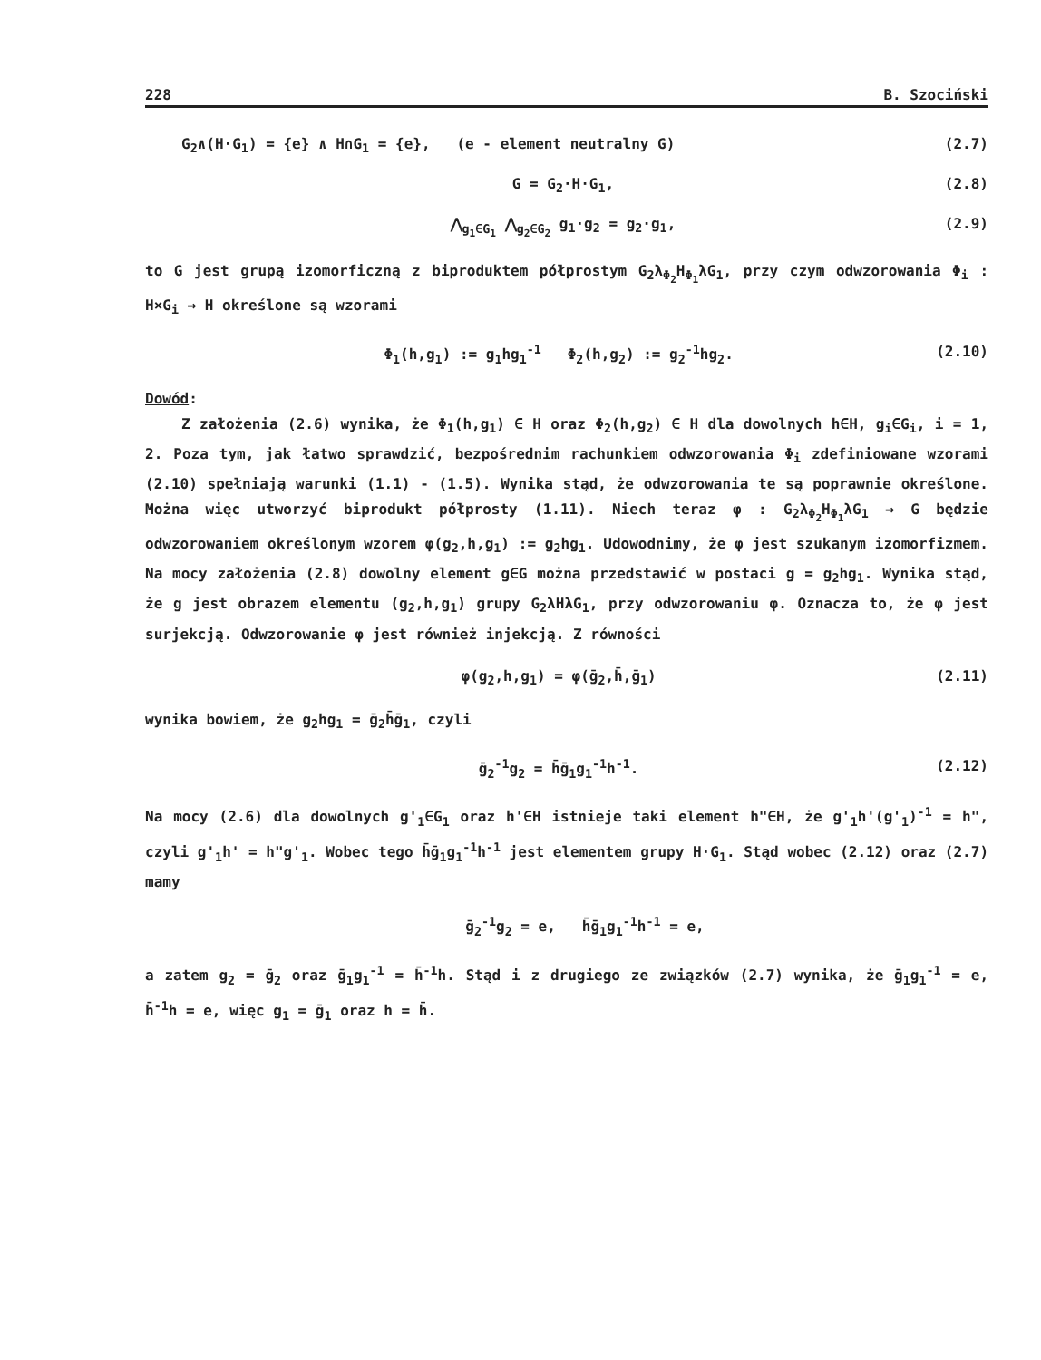228 B. Szociński
G<sub>2</sub>∧(H·G<sub>1</sub>) = {e} ∧ H∩G<sub>1</sub> = {e}, (e - element neutralny G) (2.7)
G = G<sub>2</sub>·H·G<sub>1</sub>, (2.8)
⋀<sub>g<sub>1</sub>∈G<sub>1</sub></sub> ⋀<sub>g<sub>2</sub>∈G<sub>2</sub></sub> g<sub>1</sub>·g<sub>2</sub> = g<sub>2</sub>·g<sub>1</sub>, (2.9)
to G jest grupą izomorficzną z biproduktem półprostym G<sub>2</sub>λ<sub>Φ<sub>2</sub></sub>H<sub>Φ<sub>1</sub></sub>λG<sub>1</sub>, przy czym odwzorowania Φ<sub>i</sub> : H×G<sub>i</sub> → H określone są wzorami
Φ<sub>1</sub>(h,g<sub>1</sub>) := g<sub>1</sub>hg<sub>1</sub><sup>-1</sup> Φ<sub>2</sub>(h,g<sub>2</sub>) := g<sub>2</sub><sup>-1</sup>hg<sub>2</sub>. (2.10)
Dowód:
Z założenia (2.6) wynika, że Φ<sub>1</sub>(h,g<sub>1</sub>) ∈ H oraz Φ<sub>2</sub>(h,g<sub>2</sub>) ∈ H dla dowolnych h∈H, g<sub>i</sub>∈G<sub>i</sub>, i = 1, 2. Poza tym, jak łatwo sprawdzić, bezpośrednim rachunkiem odwzorowania Φ<sub>i</sub> zdefiniowane wzorami (2.10) spełniają warunki (1.1) - (1.5). Wynika stąd, że odwzorowania te są poprawnie określone. Można więc utworzyć biprodukt półprosty (1.11). Niech teraz φ : G<sub>2</sub>λ<sub>Φ<sub>2</sub></sub>H<sub>Φ<sub>1</sub></sub>λG<sub>1</sub> → G będzie odwzorowaniem określonym wzorem φ(g<sub>2</sub>,h,g<sub>1</sub>) := g<sub>2</sub>hg<sub>1</sub>. Udowodnimy, że φ jest szukanym izomorfizmem. Na mocy założenia (2.8) dowolny element g∈G można przedstawić w postaci g = g<sub>2</sub>hg<sub>1</sub>. Wynika stąd, że g jest obrazem elementu (g<sub>2</sub>,h,g<sub>1</sub>) grupy G<sub>2</sub>λHλG<sub>1</sub>, przy odwzorowaniu φ. Oznacza to, że φ jest surjekcją. Odwzorowanie φ jest również injekcją. Z równości
φ(g<sub>2</sub>,h,g<sub>1</sub>) = φ(ḡ<sub>2</sub>,h̄,ḡ<sub>1</sub>) (2.11)
wynika bowiem, że g<sub>2</sub>hg<sub>1</sub> = ḡ<sub>2</sub>h̄ḡ<sub>1</sub>, czyli
ḡ<sub>2</sub><sup>-1</sup>g<sub>2</sub> = h̄ḡ<sub>1</sub>g<sub>1</sub><sup>-1</sup>h<sup>-1</sup>. (2.12)
Na mocy (2.6) dla dowolnych g'<sub>1</sub>∈G<sub>1</sub> oraz h'∈H istnieje taki element h"∈H, że g'<sub>1</sub>h'(g'<sub>1</sub>)<sup>-1</sup> = h", czyli g'<sub>1</sub>h' = h"g'<sub>1</sub>. Wobec tego h̄ḡ<sub>1</sub>g<sub>1</sub><sup>-1</sup>h<sup>-1</sup> jest elementem grupy H·G<sub>1</sub>. Stąd wobec (2.12) oraz (2.7) mamy
ḡ<sub>2</sub><sup>-1</sup>g<sub>2</sub> = e, h̄ḡ<sub>1</sub>g<sub>1</sub><sup>-1</sup>h<sup>-1</sup> = e,
a zatem g<sub>2</sub> = ḡ<sub>2</sub> oraz ḡ<sub>1</sub>g<sub>1</sub><sup>-1</sup> = h̄<sup>-1</sup>h. Stąd i z drugiego ze związków (2.7) wynika, że ḡ<sub>1</sub>g<sub>1</sub><sup>-1</sup> = e, h̄<sup>-1</sup>h = e, więc g<sub>1</sub> = ḡ<sub>1</sub> oraz h = h̄.